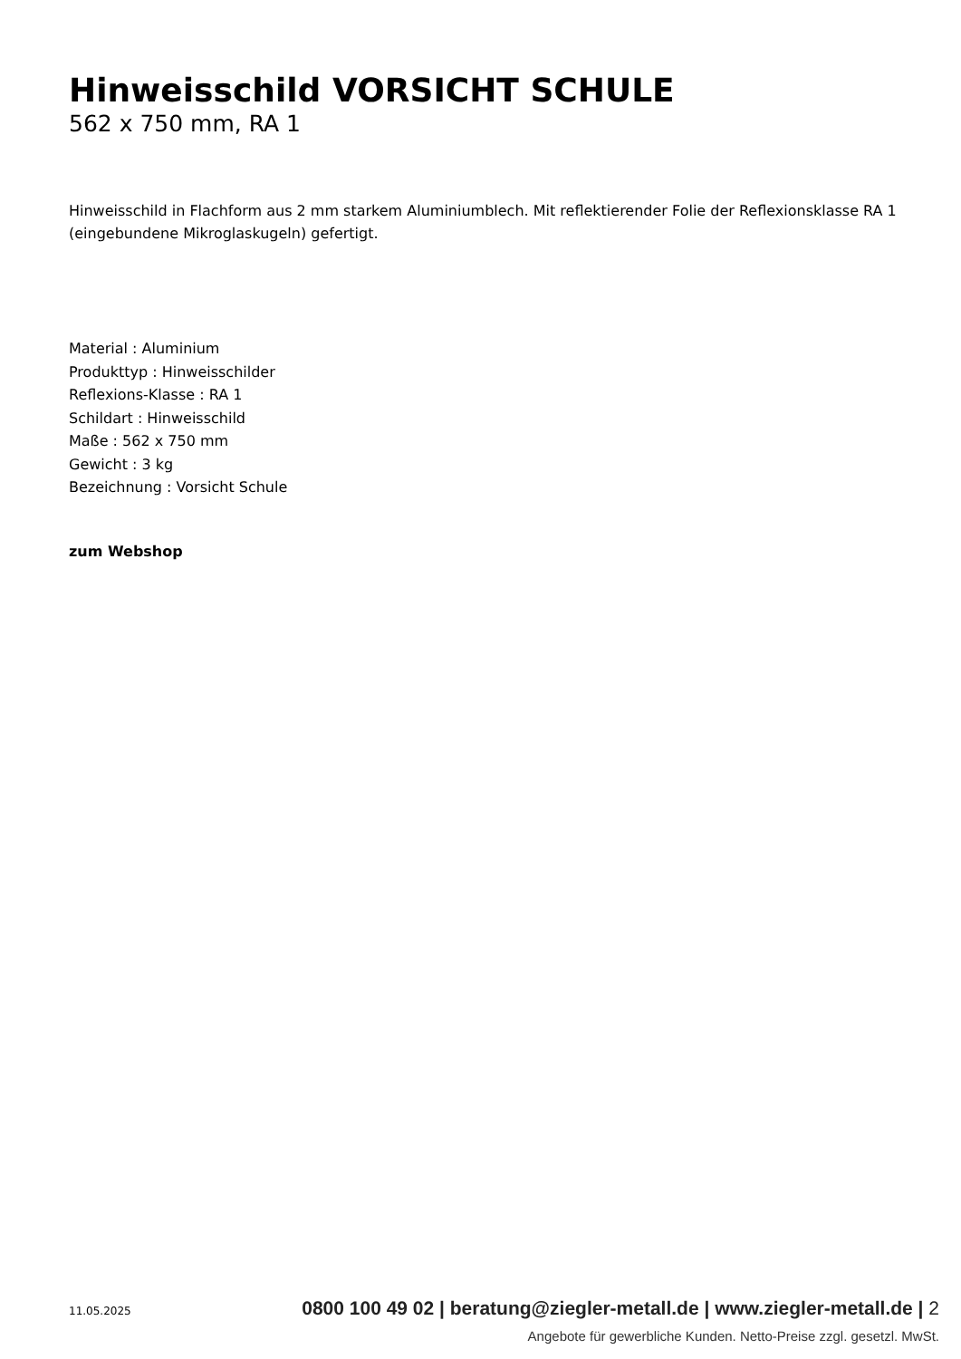Hinweisschild VORSICHT SCHULE
562 x 750 mm, RA 1
Hinweisschild in Flachform aus 2 mm starkem Aluminiumblech. Mit reflektierender Folie der Reflexionsklasse RA 1 (eingebundene Mikroglaskugeln) gefertigt.
Material : Aluminium
Produkttyp : Hinweisschilder
Reflexions-Klasse : RA 1
Schildart : Hinweisschild
Maße : 562 x 750 mm
Gewicht : 3 kg
Bezeichnung : Vorsicht Schule
zum Webshop
11.05.2025 0800 100 49 02 | beratung@ziegler-metall.de | www.ziegler-metall.de | 2
Angebote für gewerbliche Kunden. Netto-Preise zzgl. gesetzl. MwSt.